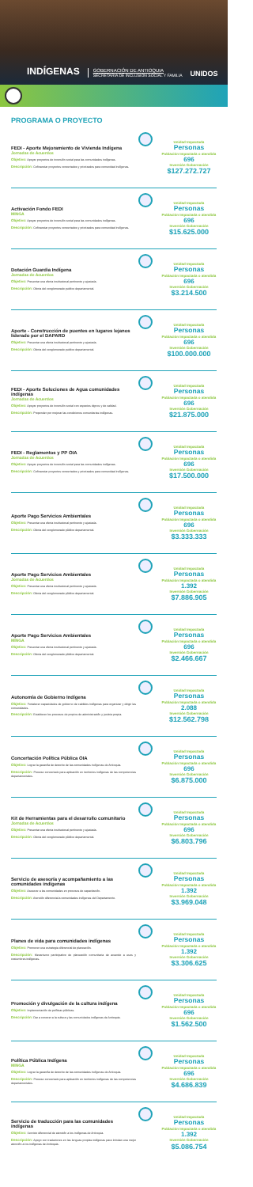INDÍGENAS
GOBERNACIÓN DE ANTIOQUIA
SECRETARÍA DE INCLUSIÓN SOCIAL Y FAMILIA
UNIDOS
PROGRAMA O PROYECTO
FEDI - Aporte Mejoramiento de Vivienda Indígena
Jornadas de Acuerdos
Objetivo: Apoyar proyectos de inversión social para las comunidades indígenas.
Descripción: Cofinanciar proyectos concertados y priorizados para comunidad indígenas.
Unidad Impactada
Personas
Población Impactada o atendida
696
Inversión Gobernación
$127.272.727
Activación Fondo FEDI
MINGA
Objetivo: Apoyar proyectos de inversión social para las comunidades indígenas.
Descripción: Cofinanciar proyectos concertados y priorizados para comunidad indígenas.
Unidad Impactada
Personas
Población Impactada o atendida
696
Inversión Gobernación
$15.625.000
Dotación Guardia Indígena
Jornadas de Acuerdos
Objetivo: Presentar una oferta institucional pertinente y ajustada.
Descripción: Oferta del conglomerado publico departamental.
Unidad Impactada
Personas
Población Impactada o atendida
696
Inversión Gobernación
$3.214.500
Aporte - Construcción de puentes en lugares lejanos liderado por el DAPARD
Objetivo: Presentar una oferta institucional pertinente y ajustada.
Descripción: Oferta del conglomerado publico departamental.
Unidad Impactada
Personas
Población Impactada o atendida
696
Inversión Gobernación
$100.000.000
FEDI - Aporte Soluciones de Agua comunidades indígenas
Jornadas de Acuerdos
Objetivo: Apoyar proyectos de inversión social con espacios dignos y de calidad.
Descripción: Propender por mejorar las condiciones comunitarias indígenas.
Unidad Impactada
Personas
Población Impactada o atendida
696
Inversión Gobernación
$21.875.000
FEDI - Reglamentos y PP OIA
Jornadas de Acuerdos
Objetivo: Apoyar proyectos de inversión social para las comunidades indígenas.
Descripción: Cofinanciar proyectos concertados y priorizados para comunidad indígenas.
Unidad Impactada
Personas
Población Impactada o atendida
696
Inversión Gobernación
$17.500.000
Aporte Pago Servicios Ambientales
Objetivo: Presentar una oferta institucional pertinente y ajustada.
Descripción: Oferta del conglomerado público departamental.
Unidad Impactada
Personas
Población Impactada o atendida
696
Inversión Gobernación
$3.333.333
Aporte Pago Servicios Ambientales
Jornadas de Acuerdos
Objetivo: Presentar una oferta institucional pertinente y ajustada.
Descripción: Oferta del conglomerado público departamental.
Unidad Impactada
Personas
Población Impactada o atendida
1.392
Inversión Gobernación
$7.886.905
Aporte Pago Servicios Ambientales
MINGA
Objetivo: Presentar una oferta institucional pertinente y ajustada.
Descripción: Oferta del conglomerado público departamental.
Unidad Impactada
Personas
Población Impactada o atendida
696
Inversión Gobernación
$2.466.667
Autonomía de Gobierno Indígena
Objetivo: Fortalecer capacidades de gobierno de cabildos indígenas para organizar y dirigir las comunidades.
Descripción: Establecer los procesos de propios de administración y justicia propia.
Unidad Impactada
Personas
Población Impactada o atendida
2.088
Inversión Gobernación
$12.562.798
Concertación Política Pública OIA
Objetivo: Lograr la garantía de derecho de las comunidades indígenas de Antioquia.
Descripción: Proceso concertado para aplicación en territorios indígenas de las competencias departamentales.
Unidad Impactada
Personas
Población Impactada o atendida
696
Inversión Gobernación
$6.875.000
Kit de Herramientas para el desarrollo comunitario
Jornadas de Acuerdos
Objetivo: Presentar una oferta institucional pertinente y ajustada.
Descripción: Oferta del conglomerado público departamental.
Unidad Impactada
Personas
Población Impactada o atendida
696
Inversión Gobernación
$6.803.796
Servicio de asesoría y acompañamiento a las comunidades indígenas
Objetivo: Asesorar a las comunidades en procesos de capacitación.
Descripción: Atención diferencial a comunidades indígenas del Departamento.
Unidad Impactada
Personas
Población Impactada o atendida
1.392
Inversión Gobernación
$3.969.048
Planes de vida para comunidades indígenas
Objetivo: Promover una estrategia diferencial de planeación.
Descripción: Mecanismo participativo de planeación comunitaria de acuerdo a usos y costumbres indígenas.
Unidad Impactada
Personas
Población Impactada o atendida
1.392
Inversión Gobernación
$3.306.625
Promoción y divulgación de la cultura indígena
Objetivo: Implementación de políticas públicas.
Descripción: Dar a conocer a la cultura y las comunidades indígenas de Antioquia.
Unidad Impactada
Personas
Población Impactada o atendida
696
Inversión Gobernación
$1.562.500
Política Pública Indígena
MINGA
Objetivo: Lograr la garantía de derecho de las comunidades indígenas de Antioquia.
Descripción: Proceso concertado para aplicación en territorios indígenas de las competencias departamentales.
Unidad Impactada
Personas
Población Impactada o atendida
696
Inversión Gobernación
$4.686.839
Servicio de traducción para las comunidades indígenas
Objetivo: Servicio diferencial de atención a los indígenas de Antioquia.
Descripción: Apoyo con traductores en las lenguas propias indígenas para brindan una mejor atención a los indígenas de Antioquia.
Unidad Impactada
Personas
Población Impactada o atendida
1.392
Inversión Gobernación
$5.086.754